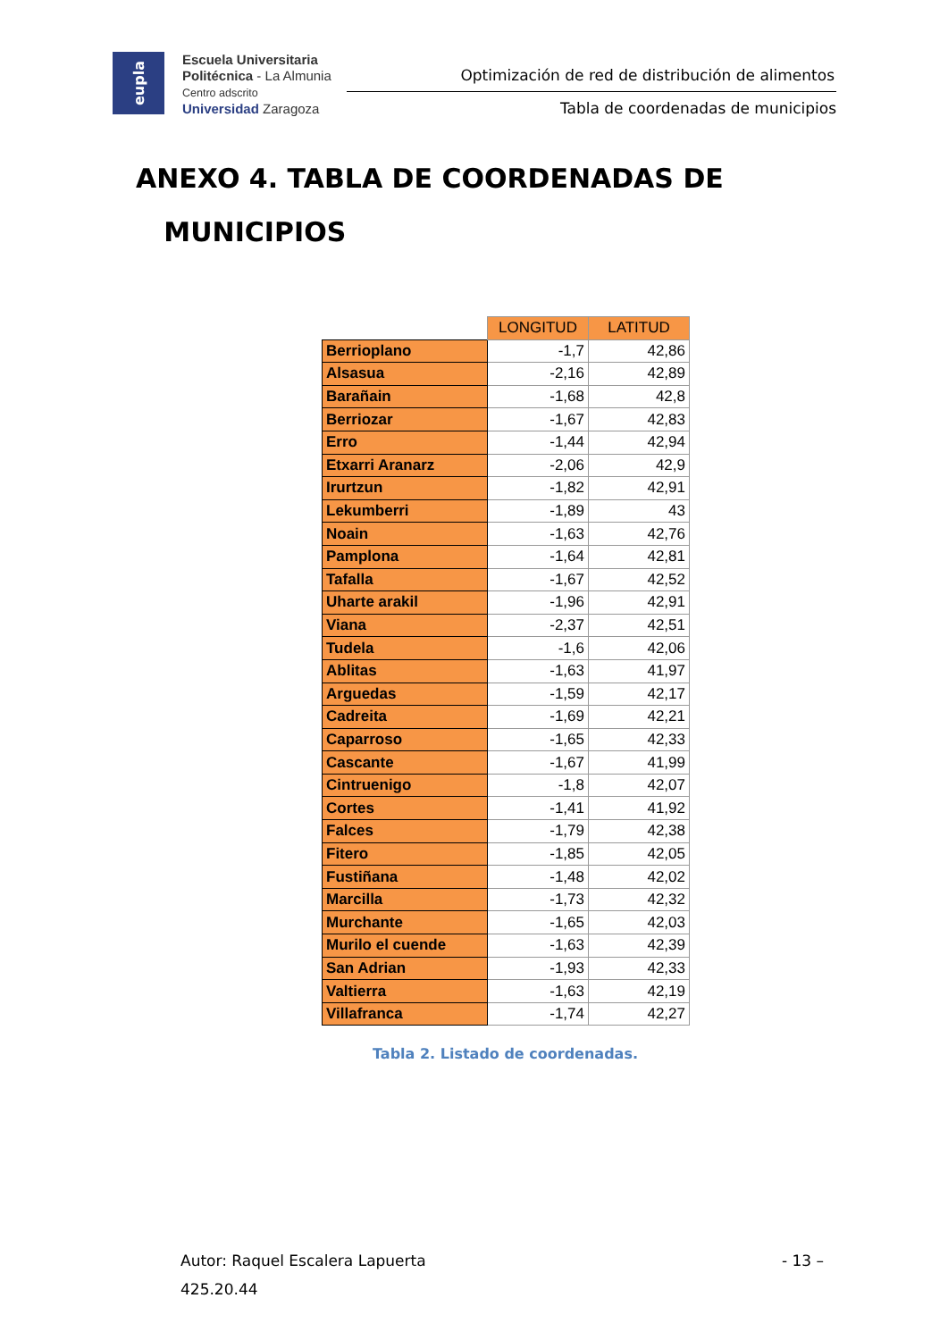eupla
Escuela Universitaria
Politécnica - La Almunia
Centro adscrito
Universidad Zaragoza
Optimización de red de distribución de alimentos
Tabla de coordenadas de municipios
ANEXO 4. TABLA DE COORDENADAS DE
MUNICIPIOS
| | LONGITUD | LATITUD |
| Berrioplano | -1,7 | 42,86 |
| Alsasua | -2,16 | 42,89 |
| Barañain | -1,68 | 42,8 |
| Berriozar | -1,67 | 42,83 |
| Erro | -1,44 | 42,94 |
| Etxarri Aranarz | -2,06 | 42,9 |
| Irurtzun | -1,82 | 42,91 |
| Lekumberri | -1,89 | 43 |
| Noain | -1,63 | 42,76 |
| Pamplona | -1,64 | 42,81 |
| Tafalla | -1,67 | 42,52 |
| Uharte arakil | -1,96 | 42,91 |
| Viana | -2,37 | 42,51 |
| Tudela | -1,6 | 42,06 |
| Ablitas | -1,63 | 41,97 |
| Arguedas | -1,59 | 42,17 |
| Cadreita | -1,69 | 42,21 |
| Caparroso | -1,65 | 42,33 |
| Cascante | -1,67 | 41,99 |
| Cintruenigo | -1,8 | 42,07 |
| Cortes | -1,41 | 41,92 |
| Falces | -1,79 | 42,38 |
| Fitero | -1,85 | 42,05 |
| Fustiñana | -1,48 | 42,02 |
| Marcilla | -1,73 | 42,32 |
| Murchante | -1,65 | 42,03 |
| Murilo el cuende | -1,63 | 42,39 |
| San Adrian | -1,93 | 42,33 |
| Valtierra | -1,63 | 42,19 |
| Villafranca | -1,74 | 42,27 |
Tabla 2. Listado de coordenadas.
Autor: Raquel Escalera Lapuerta - 13 –
425.20.44